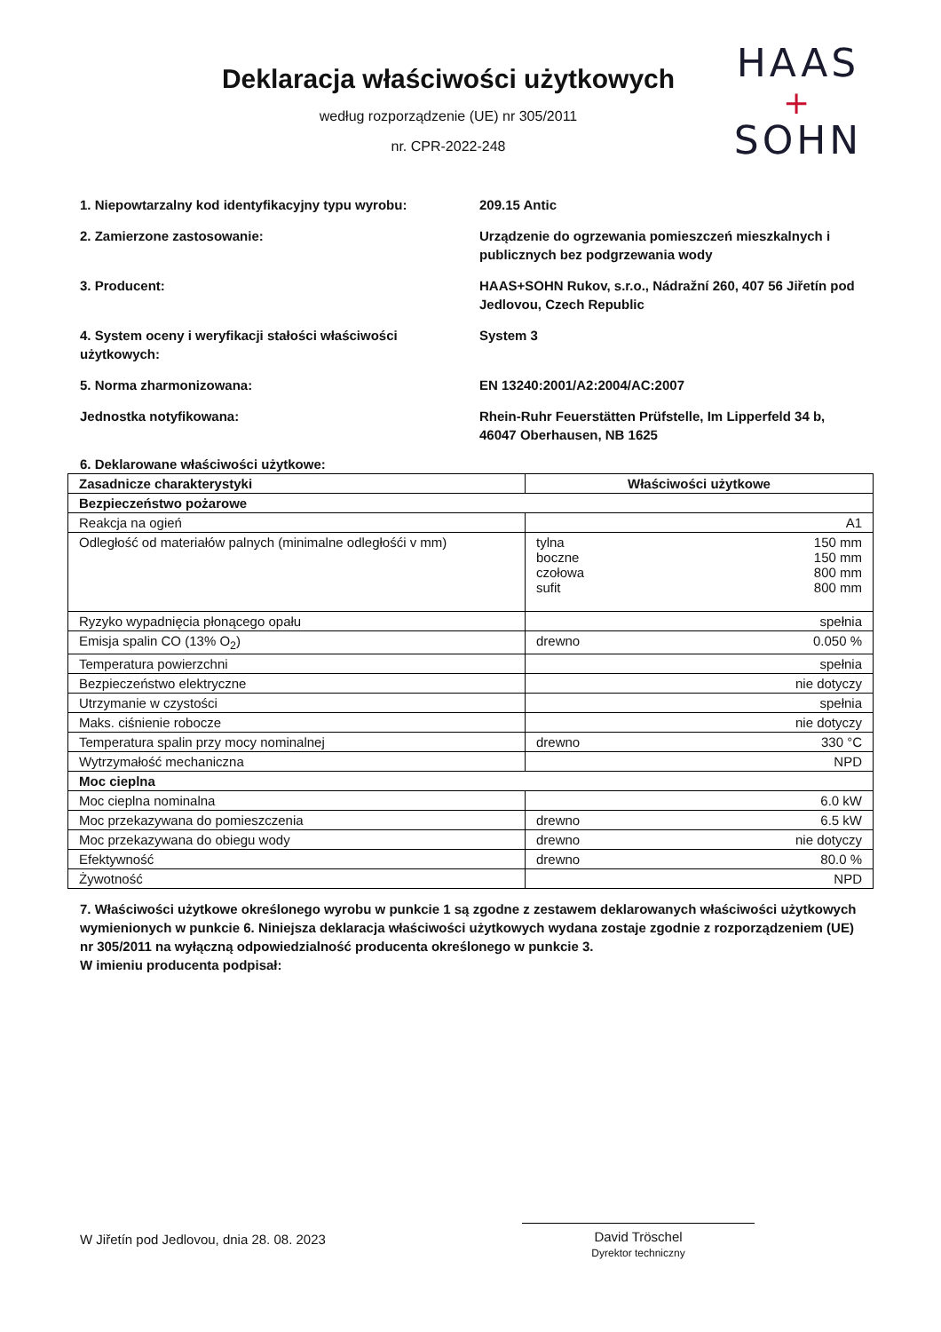Deklaracja właściwości użytkowych
według rozporządzenie (UE) nr 305/2011
nr. CPR-2022-248
HAAS
+
SOHN
1. Niepowtarzalny kod identyfikacyjny typu wyrobu: 209.15 Antic
2. Zamierzone zastosowanie: Urządzenie do ogrzewania pomieszczeń mieszkalnych i publicznych bez podgrzewania wody
3. Producent: HAAS+SOHN Rukov, s.r.o., Nádražní 260, 407 56 Jiřetín pod Jedlovou, Czech Republic
4. System oceny i weryfikacji stałości właściwości użytkowych:
System 3
5. Norma zharmonizowana: EN 13240:2001/A2:2004/AC:2007
Jednostka notyfikowana: Rhein-Ruhr Feuerstätten Prüfstelle, Im Lipperfeld 34 b, 46047 Oberhausen, NB 1625
6. Deklarowane właściwości użytkowe:
| Zasadnicze charakterystyki | Właściwości użytkowe |
| --- | --- |
| Bezpieczeństwo pożarowe | |
| Reakcja na ogień | A1 |
| Odległość od materiałów palnych (minimalne odległośći v mm) | tylna 150 mm boczne 150 mm czołowa 800 mm sufit 800 mm |
| Ryzyko wypadnięcia płonącego opału | spełnia |
| Emisja spalin CO (13% O<sub>2</sub>) | drewno 0.050 % |
| Temperatura powierzchni | spełnia |
| Bezpieczeństwo elektryczne | nie dotyczy |
| Utrzymanie w czystości | spełnia |
| Maks. ciśnienie robocze | nie dotyczy |
| Temperatura spalin przy mocy nominalnej | drewno 330 °C |
| Wytrzymałość mechaniczna | NPD |
| Moc cieplna | |
| Moc cieplna nominalna | 6.0 kW |
| Moc przekazywana do pomieszczenia | drewno 6.5 kW |
| Moc przekazywana do obiegu wody | drewno nie dotyczy |
| Efektywność | drewno 80.0 % |
| Żywotność | NPD |
7. Właściwości użytkowe określonego wyrobu w punkcie 1 są zgodne z zestawem deklarowanych właściwości użytkowych wymienionych w punkcie 6. Niniejsza deklaracja właściwości użytkowych wydana zostaje zgodnie z rozporządzeniem (UE) nr 305/2011 na wyłączną odpowiedzialność producenta określonego w punkcie 3.
W imieniu producenta podpisał:
W Jiřetín pod Jedlovou, dnia 28. 08. 2023
David Tröschel
Dyrektor techniczny